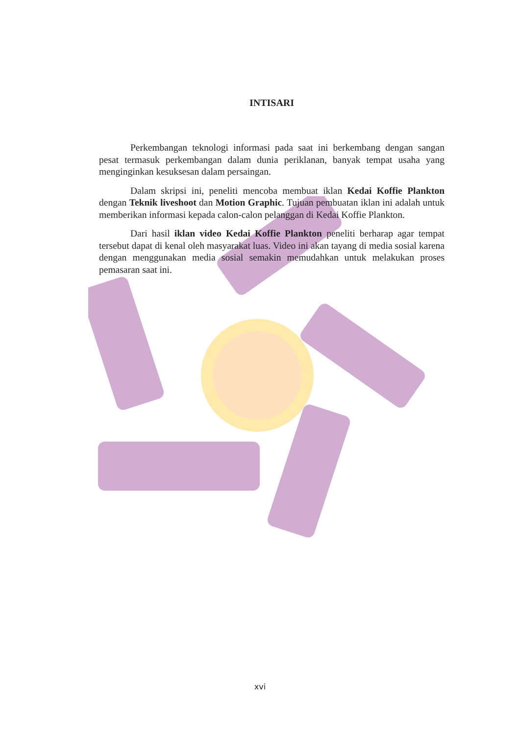INTISARI
Perkembangan teknologi informasi pada saat ini berkembang dengan sangan pesat termasuk perkembangan dalam dunia periklanan, banyak tempat usaha yang menginginkan kesuksesan dalam persaingan.
Dalam skripsi ini, peneliti mencoba membuat iklan Kedai Koffie Plankton dengan Teknik liveshoot dan Motion Graphic. Tujuan pembuatan iklan ini adalah untuk memberikan informasi kepada calon-calon pelanggan di Kedai Koffie Plankton.
Dari hasil iklan video Kedai Koffie Plankton peneliti berharap agar tempat tersebut dapat di kenal oleh masyarakat luas. Video ini akan tayang di media sosial karena dengan menggunakan media sosial semakin memudahkan untuk melakukan proses pemasaran saat ini.
xvi